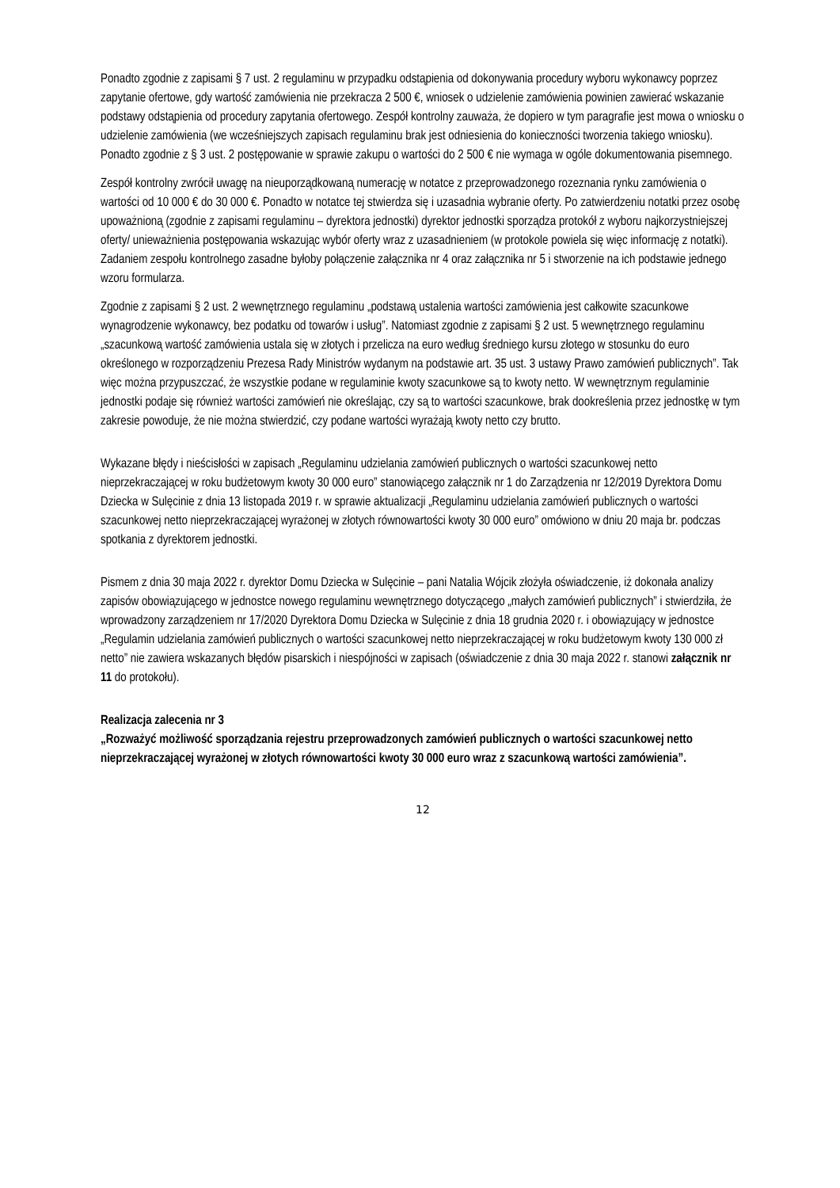Ponadto zgodnie z zapisami § 7 ust. 2 regulaminu w przypadku odstąpienia od dokonywania procedury wyboru wykonawcy poprzez zapytanie ofertowe, gdy wartość zamówienia nie przekracza 2 500 €, wniosek o udzielenie zamówienia powinien zawierać wskazanie podstawy odstąpienia od procedury zapytania ofertowego. Zespół kontrolny zauważa, że dopiero w tym paragrafie jest mowa o wniosku o udzielenie zamówienia (we wcześniejszych zapisach regulaminu brak jest odniesienia do konieczności tworzenia takiego wniosku). Ponadto zgodnie z § 3 ust. 2 postępowanie w sprawie zakupu o wartości do 2 500 € nie wymaga w ogóle dokumentowania pisemnego.
Zespół kontrolny zwrócił uwagę na nieuporządkowaną numerację w notatce z przeprowadzonego rozeznania rynku zamówienia o wartości od 10 000 € do 30 000 €. Ponadto w notatce tej stwierdza się i uzasadnia wybranie oferty. Po zatwierdzeniu notatki przez osobę upoważnioną (zgodnie z zapisami regulaminu – dyrektora jednostki) dyrektor jednostki sporządza protokół z wyboru najkorzystniejszej oferty/ unieważnienia postępowania wskazując wybór oferty wraz z uzasadnieniem (w protokole powiela się więc informację z notatki). Zadaniem zespołu kontrolnego zasadne byłoby połączenie załącznika nr 4 oraz załącznika nr 5 i stworzenie na ich podstawie jednego wzoru formularza.
Zgodnie z zapisami § 2 ust. 2 wewnętrznego regulaminu „podstawą ustalenia wartości zamówienia jest całkowite szacunkowe wynagrodzenie wykonawcy, bez podatku od towarów i usług”. Natomiast zgodnie z zapisami § 2 ust. 5 wewnętrznego regulaminu „szacunkową wartość zamówienia ustala się w złotych i przelicza na euro według średniego kursu złotego w stosunku do euro określonego w rozporządzeniu Prezesa Rady Ministrów wydanym na podstawie art. 35 ust. 3 ustawy Prawo zamówień publicznych”. Tak więc można przypuszczać, że wszystkie podane w regulaminie kwoty szacunkowe są to kwoty netto. W wewnętrznym regulaminie jednostki podaje się również wartości zamówień nie określając, czy są to wartości szacunkowe, brak dookreślenia przez jednostkę w tym zakresie powoduje, że nie można stwierdzić, czy podane wartości wyrażają kwoty netto czy brutto.
Wykazane błędy i nieścisłości w zapisach „Regulaminu udzielania zamówień publicznych o wartości szacunkowej netto nieprzekraczającej w roku budżetowym kwoty 30 000 euro” stanowiącego załącznik nr 1 do Zarządzenia nr 12/2019 Dyrektora Domu Dziecka w Sulęcinie z dnia 13 listopada 2019 r. w sprawie aktualizacji „Regulaminu udzielania zamówień publicznych o wartości szacunkowej netto nieprzekraczającej wyrażonej w złotych równowartości kwoty 30 000 euro” omówiono w dniu 20 maja br. podczas spotkania z dyrektorem jednostki.
Pismem z dnia 30 maja 2022 r. dyrektor Domu Dziecka w Sulęcinie – pani Natalia Wójcik złożyła oświadczenie, iż dokonała analizy zapisów obowiązującego w jednostce nowego regulaminu wewnętrznego dotyczącego „małych zamówień publicznych” i stwierdziła, że wprowadzony zarządzeniem nr 17/2020 Dyrektora Domu Dziecka w Sulęcinie z dnia 18 grudnia 2020 r. i obowiązujący w jednostce „Regulamin udzielania zamówień publicznych o wartości szacunkowej netto nieprzekraczającej w roku budżetowym kwoty 130 000 zł netto” nie zawiera wskazanych błędów pisarskich i niespójności w zapisach (oświadczenie z dnia 30 maja 2022 r. stanowi załącznik nr 11 do protokołu).
Realizacja zalecenia nr 3
„Rozważyć możliwość sporządzania rejestru przeprowadzonych zamówień publicznych o wartości szacunkowej netto nieprzekraczającej wyrażonej w złotych równowartości kwoty 30 000 euro wraz z szacunkową wartości zamówienia”.
12